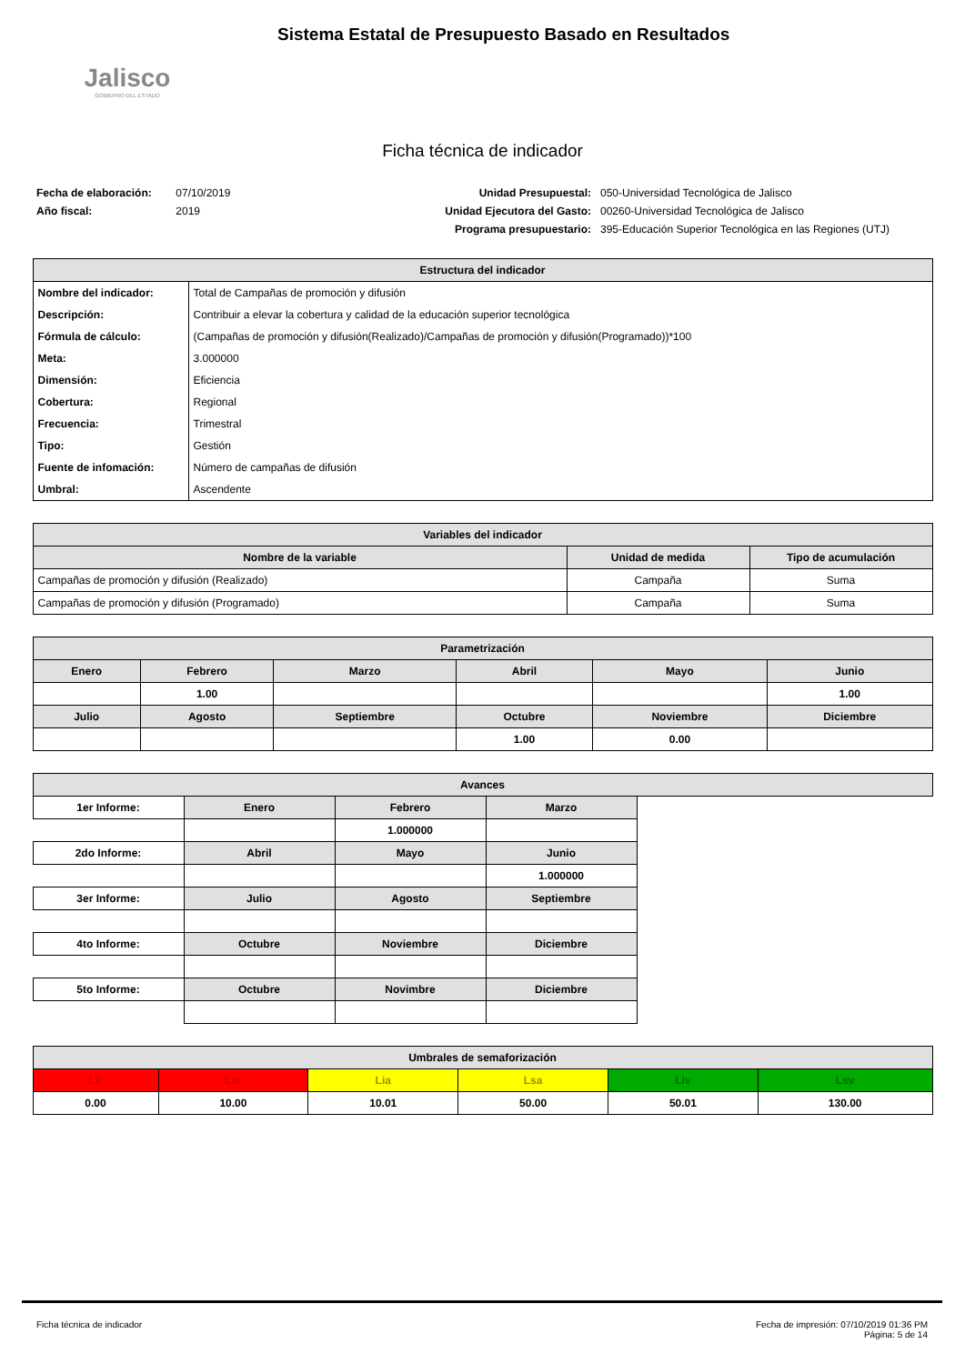Jalisco
GOBIERNO DEL ESTADO
Sistema Estatal de Presupuesto Basado en Resultados
Ficha técnica de indicador
Fecha de elaboración: 07/10/2019
Año fiscal: 2019
Unidad Presupuestal:
Unidad Ejecutora del Gasto:
Programa presupuestario:
050-Universidad Tecnológica de Jalisco
00260-Universidad Tecnológica de Jalisco
395-Educación Superior Tecnológica en las Regiones (UTJ)
| Estructura del indicador | |
| --- | --- |
| Nombre del indicador: | Total de Campañas de promoción y difusión |
| Descripción: | Contribuir a elevar la cobertura y calidad de la educación superior tecnológica |
| Fórmula de cálculo: | (Campañas de promoción y difusión(Realizado)/Campañas de promoción y difusión(Programado))*100 |
| Meta: | 3.000000 |
| Dimensión: | Eficiencia |
| Cobertura: | Regional |
| Frecuencia: | Trimestral |
| Tipo: | Gestión |
| Fuente de infomación: | Número de campañas de difusión |
| Umbral: | Ascendente |
| Variables del indicador | | |
| --- | --- | --- |
| Nombre de la variable | Unidad de medida | Tipo de acumulación |
| Campañas de promoción y difusión (Realizado) | Campaña | Suma |
| Campañas de promoción y difusión (Programado) | Campaña | Suma |
| Parametrización | | | | | |
| --- | --- | --- | --- | --- | --- |
| Enero | Febrero | Marzo | Abril | Mayo | Junio |
| | 1.00 | | | | 1.00 |
| Julio | Agosto | Septiembre | Octubre | Noviembre | Diciembre |
| | | | 1.00 | 0.00 | |
| Avances | | | | |
| --- | --- | --- | --- | --- |
| 1er Informe: | Enero | Febrero | Marzo | |
| | | 1.000000 | | |
| 2do Informe: | Abril | Mayo | Junio | |
| | | | 1.000000 | |
| 3er Informe: | Julio | Agosto | Septiembre | |
| 4to Informe: | Octubre | Noviembre | Diciembre | |
| 5to Informe: | Octubre | Novimbre | Diciembre | |
| Umbrales de semaforización | | | | | |
| --- | --- | --- | --- | --- | --- |
| Lir | Lsr | Lia | Lsa | Liv | Lsv |
| 0.00 | 10.00 | 10.01 | 50.00 | 50.01 | 130.00 |
Ficha técnica de indicador Fecha de impresión: 07/10/2019 01:36 PM
Página: 5 de 14